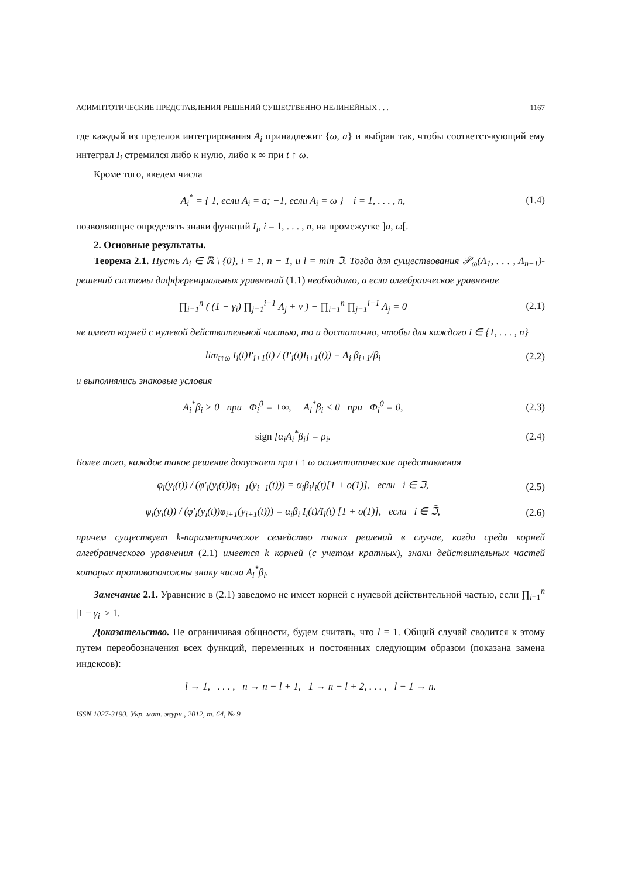АСИМПТОТИЧЕСКИЕ ПРЕДСТАВЛЕНИЯ РЕШЕНИЙ СУЩЕСТВЕННО НЕЛИНЕЙНЫХ . . . 1167
где каждый из пределов интегрирования A<sub>i</sub> принадлежит {ω, a} и выбран так, чтобы соответст-вующий ему интеграл I<sub>i</sub> стремился либо к нулю, либо к ∞ при t ↑ ω.
Кроме того, введем числа
A<sub>i</sub><sup>*</sup> = { 1, если A<sub>i</sub> = a; −1, если A<sub>i</sub> = ω } i = 1, . . . , n,
(1.4)
позволяющие определять знаки функций I<sub>i</sub>, i = 1, . . . , n, на промежутке ]a, ω[.
2. Основные результаты.
Теорема 2.1. Пусть Λ<sub>i</sub> ∈ ℝ \ {0}, i = 1, n − 1, и l = min ℑ. Тогда для существования 𝒫<sub>ω</sub>(Λ<sub>1</sub>, . . . , Λ<sub>n−1</sub>)-решений системы дифференциальных уравнений (1.1) необходимо, а если алгебраическое уравнение
∏<sub>i=1</sub><sup>n</sup> ( (1 − γ<sub>i</sub>) ∏<sub>j=1</sub><sup>i−1</sup> Λ<sub>j</sub> + ν ) − ∏<sub>i=1</sub><sup>n</sup> ∏<sub>j=1</sub><sup>i−1</sup> Λ<sub>j</sub> = 0
(2.1)
не имеет корней с нулевой действительной частью, то и достаточно, чтобы для каждого i ∈ {1, . . . , n}
lim<sub>t↑ω</sub> I<sub>i</sub>(t)I′<sub>i+1</sub>(t) / (I′<sub>i</sub>(t)I<sub>i+1</sub>(t)) = Λ<sub>i</sub> β<sub>i+1</sub>/β<sub>i</sub>
(2.2)
и выполнялись знаковые условия
A<sub>i</sub><sup>*</sup>β<sub>i</sub> > 0 при Φ<sub>i</sub><sup>0</sup> = +∞, A<sub>i</sub><sup>*</sup>β<sub>i</sub> < 0 при Φ<sub>i</sub><sup>0</sup> = 0,
(2.3)
sign [α<sub>i</sub>A<sub>i</sub><sup>*</sup>β<sub>i</sub>] = ρ<sub>i</sub>. (2.4)
Более того, каждое такое решение допускает при t ↑ ω асимптотические представления
φ<sub>i</sub>(y<sub>i</sub>(t)) / (φ′<sub>i</sub>(y<sub>i</sub>(t))φ<sub>i+1</sub>(y<sub>i+1</sub>(t))) = α<sub>i</sub>β<sub>i</sub>I<sub>i</sub>(t)[1 + o(1)], если i ∈ ℑ,
(2.5)
φ<sub>i</sub>(y<sub>i</sub>(t)) / (φ′<sub>i</sub>(y<sub>i</sub>(t))φ<sub>i+1</sub>(y<sub>i+1</sub>(t))) = α<sub>i</sub>β<sub>i</sub> I<sub>i</sub>(t)/I<sub>l</sub>(t) [1 + o(1)], если i ∈ ℑ̄,
(2.6)
причем существует k-параметрическое семейство таких решений в случае, когда среди корней алгебраического уравнения (2.1) имеется k корней (с учетом кратных), знаки действительных частей которых противоположны знаку числа A<sub>l</sub><sup>*</sup>β<sub>l</sub>.
Замечание 2.1. Уравнение в (2.1) заведомо не имеет корней с нулевой действительной частью, если ∏<sub>i=1</sub><sup>n</sup> |1 − γ<sub>i</sub>| > 1.
Доказательство. Не ограничивая общности, будем считать, что l = 1. Общий случай сводится к этому путем переобозначения всех функций, переменных и постоянных следующим образом (показана замена индексов):
l → 1, . . . , n → n − l + 1, 1 → n − l + 2, . . . , l − 1 → n.
ISSN 1027-3190. Укр. мат. журн., 2012, т. 64, № 9